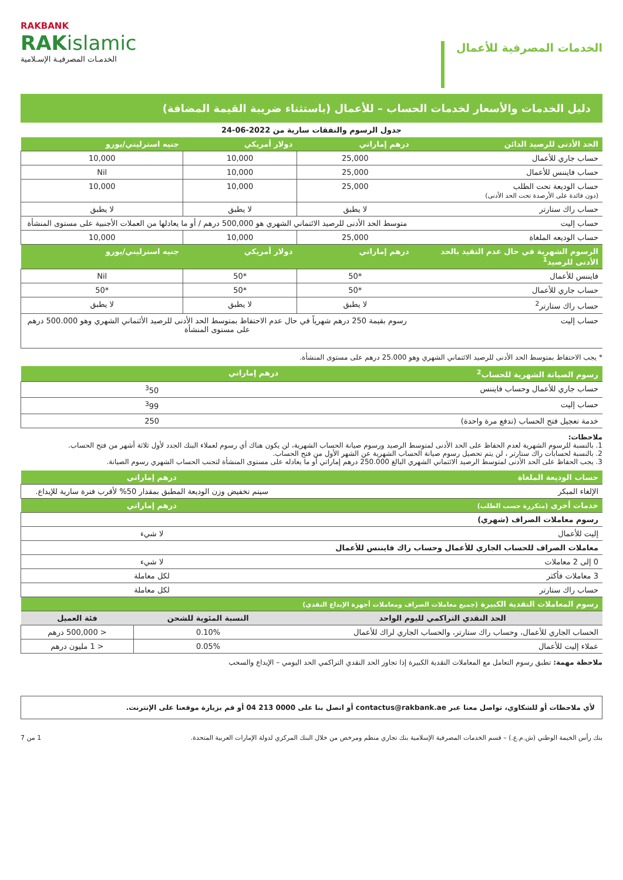الخدمات المصرفية للأعمال
RAKBANK
RAKislamic
الخدمـات المصرفيـة الإسـلامية
دليل الخدمات والأسعار لخدمات الحساب – للأعمال (باستثناء ضريبة القيمة المضافة)
جدول الرسوم والنفقات سارية من 2022-06-24
| الحد الأدنى للرصيد الدائن | درهم إماراتي | دولار أمريكي | جنيه استرليني/يورو |
| --- | --- | --- | --- |
| حساب جاري للأعمال | 25,000 | 10,000 | 10,000 |
| حساب فايننس للأعمال | 25,000 | 10,000 | Nil |
| حساب الوديعة تحت الطلب (دون فائدة على الأرصدة تحت الحد الأدنى) | 25,000 | 10,000 | 10,000 |
| حساب راك ستارتر | لا يطبق | لا يطبق | لا يطبق |
| حساب إليت | متوسط الحد الأدنى للرصيد الائتماني الشهري هو 500,000 درهم / أو ما يعادلها من العملات الأجنبية على مستوى المنشأة | | |
| حساب الوديعه الملغاة | 25,000 | 10,000 | 10,000 |
| الرسوم الشهرية في حال عدم التقيد بالحد الأدنى للرصيد<sup>1</sup> | درهم إماراتي | دولار أمريكي | جنيه استرليني/يورو |
| فايننس للأعمال | *50 | *50 | Nil |
| حساب جاري للأعمال | *50 | *50 | *50 |
| حساب راك ستارتر<sup>2</sup> | لا يطبق | لا يطبق | لا يطبق |
| حساب إليت | رسوم بقيمة 250 درهم شهرياً في حال عدم الاحتفاظ بمتوسط الحد الأدنى للرصيد الأئتماني الشهري وهو 500.000 درهم على مستوى المنشأة | | |
* يجب الاحتفاظ بمتوسط الحد الأدنى للرصيد الائتماني الشهري وهو 25.000 درهم على مستوى المنشأة.
| رسوم الصيانة الشهرية للحساب<sup>2</sup> | درهم إماراتي |
| --- | --- |
| حساب جاري للأعمال وحساب فايننس | <sup>3</sup> 50 |
| حساب إليت | <sup>3</sup> 99 |
| خدمة تعجيل فتح الحساب (تدفع مرة واحدة) | 250 |
ملاحظات:
1. بالنسبة للرسوم الشهرية لعدم الحفاظ على الحد الأدنى لمتوسط الرصيد ورسوم صيانة الحساب الشهرية، لن يكون هناك أي رسوم لعملاء البنك الجدد لأول ثلاثة أشهر من فتح الحساب.
2. بالنسبة لحسابات راك ستارتر ، لن يتم تحصيل رسوم صيانة الحساب الشهرية عن الشهر الأول من فتح الحساب.
3. يجب الحفاظ على الحد الأدنى لمتوسط الرصيد الائتماني الشهري البالغ 250.000 درهم إماراتي أو ما يعادله على مستوى المنشأة لتجنب الحساب الشهري رسوم الصيانة.
| حساب الوديعة الملغاة | درهم إماراتي |
| --- | --- |
| الإلغاء المبكر | سيتم تخفيض وزن الوديعة المطبق بمقدار 50% لأقرب فترة سارية للإيداع. |
| خدمات أخرى (متكررة حسب الطلب) | درهم إماراتي |
| رسوم معاملات الصراف (شهري) | |
| إليت للأعمال | لا شيء |
| معاملات الصراف للحساب الجاري للأعمال وحساب راك فايننس للأعمال | |
| 0 إلى 2 معاملات | لا شيء |
| 3 معاملات فأكثر | لكل معاملة |
| حساب راك ستارتر | لكل معاملة |
| رسوم المعاملات النقدية الكبيرة (جميع معاملات الصراف ومعاملات أجهزة الإيداع النقدي) | | |
| --- | --- | --- |
| الحد النقدي التراكمي لليوم الواحد | النسبة المئوية للشحن | فئة العميل |
| الحساب الجاري للأعمال، وحساب راك ستارتر، والحساب الجاري لراك للأعمال | 0.10% | < 500,000 درهم |
| عملاء إليت للأعمال | 0.05% | < 1 مليون درهم |
ملاحظة مهمة: تطبق رسوم التعامل مع المعاملات النقدية الكبيرة إذا تجاوز الحد النقدي التراكمي الحد اليومي – الإيداع والسحب
لأي ملاحظات أو للشكاوي، تواصل معنا عبر contactus@rakbank.ae أو اتصل بنا على 0000 213 04 أو قم بزيارة موقعنا على الإنترنت.
بنك رأس الخيمة الوطني (ش.م.ع.) – قسم الخدمات المصرفية الإسلامية بنك تجاري منظم ومرخص من خلال البنك المركزي لدولة الإمارات العربية المتحدة. 1 من 7